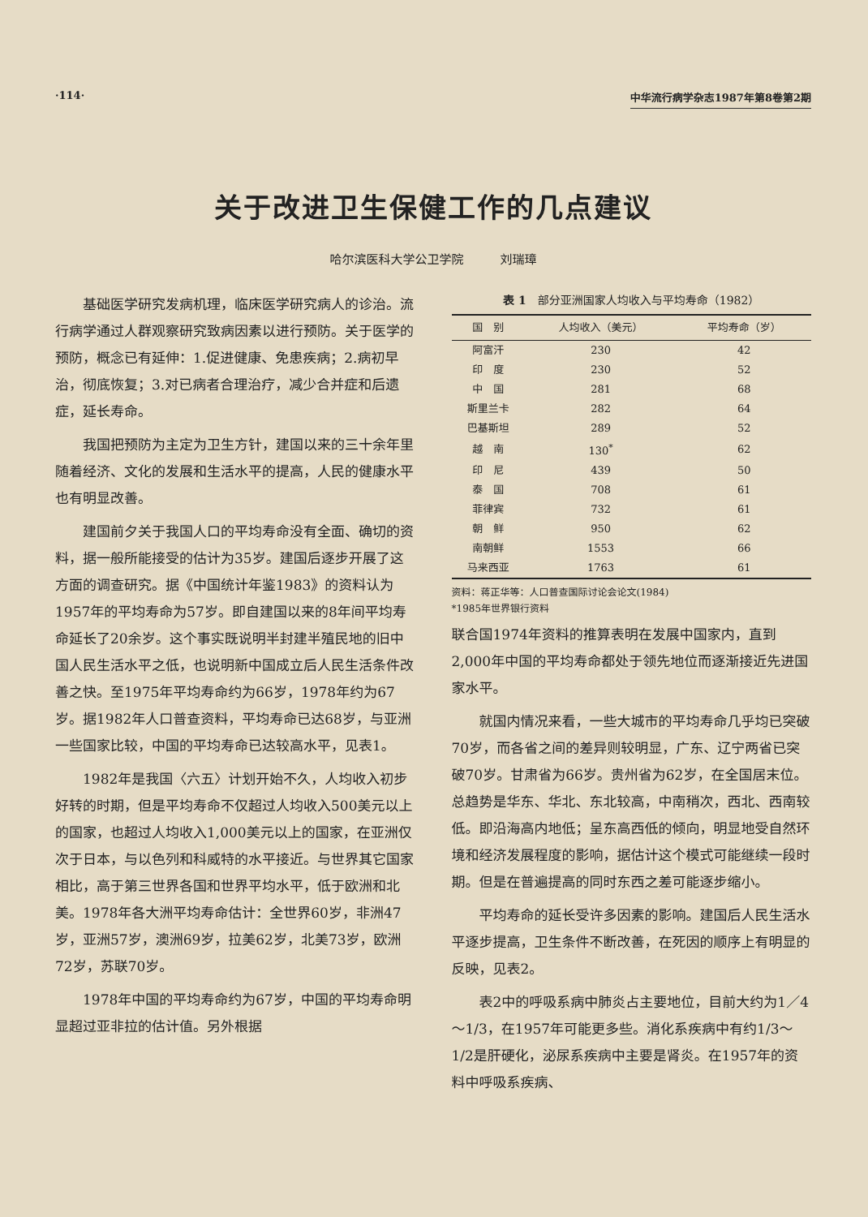·114· 中华流行病学杂志1987年第8卷第2期
关于改进卫生保健工作的几点建议
哈尔滨医科大学公卫学院　　　刘瑞璋
基础医学研究发病机理，临床医学研究病人的诊治。流行病学通过人群观察研究致病因素以进行预防。关于医学的预防，概念已有延伸：1.促进健康、免患疾病；2.病初早治，彻底恢复；3.对已病者合理治疗，减少合并症和后遗症，延长寿命。
我国把预防为主定为卫生方针，建国以来的三十余年里随着经济、文化的发展和生活水平的提高，人民的健康水平也有明显改善。
建国前夕关于我国人口的平均寿命没有全面、确切的资料，据一般所能接受的估计为35岁。建国后逐步开展了这方面的调查研究。据《中国统计年鉴1983》的资料认为1957年的平均寿命为57岁。即自建国以来的8年间平均寿命延长了20余岁。这个事实既说明半封建半殖民地的旧中国人民生活水平之低，也说明新中国成立后人民生活条件改善之快。至1975年平均寿命约为66岁，1978年约为67岁。据1982年人口普查资料，平均寿命已达68岁，与亚洲一些国家比较，中国的平均寿命已达较高水平，见表1。
1982年是我国〈六五〉计划开始不久，人均收入初步好转的时期，但是平均寿命不仅超过人均收入500美元以上的国家，也超过人均收入1,000美元以上的国家，在亚洲仅次于日本，与以色列和科威特的水平接近。与世界其它国家相比，高于第三世界各国和世界平均水平，低于欧洲和北美。1978年各大洲平均寿命估计：全世界60岁，非洲47岁，亚洲57岁，澳洲69岁，拉美62岁，北美73岁，欧洲72岁，苏联70岁。
1978年中国的平均寿命约为67岁，中国的平均寿命明显超过亚非拉的估计值。另外根据
表 1 部分亚洲国家人均收入与平均寿命（1982）
| 国 别 | 人均收入（美元） | 平均寿命（岁） |
| --- | --- | --- |
| 阿富汗 | 230 | 42 |
| 印 度 | 230 | 52 |
| 中 国 | 281 | 68 |
| 斯里兰卡 | 282 | 64 |
| 巴基斯坦 | 289 | 52 |
| 越 南 | 130<sup>*</sup> | 62 |
| 印 尼 | 439 | 50 |
| 泰 国 | 708 | 61 |
| 菲律宾 | 732 | 61 |
| 朝 鲜 | 950 | 62 |
| 南朝鲜 | 1553 | 66 |
| 马来西亚 | 1763 | 61 |
资料：蒋正华等：人口普查国际讨论会论文(1984)
*1985年世界银行资料
联合国1974年资料的推算表明在发展中国家内，直到2,000年中国的平均寿命都处于领先地位而逐渐接近先进国家水平。
就国内情况来看，一些大城市的平均寿命几乎均已突破70岁，而各省之间的差异则较明显，广东、辽宁两省已突破70岁。甘肃省为66岁。贵州省为62岁，在全国居末位。总趋势是华东、华北、东北较高，中南稍次，西北、西南较低。即沿海高内地低；呈东高西低的倾向，明显地受自然环境和经济发展程度的影响，据估计这个模式可能继续一段时期。但是在普遍提高的同时东西之差可能逐步缩小。
平均寿命的延长受许多因素的影响。建国后人民生活水平逐步提高，卫生条件不断改善，在死因的顺序上有明显的反映，见表2。
表2中的呼吸系病中肺炎占主要地位，目前大约为1／4～1/3，在1957年可能更多些。消化系疾病中有约1/3～1/2是肝硬化，泌尿系疾病中主要是肾炎。在1957年的资料中呼吸系疾病、